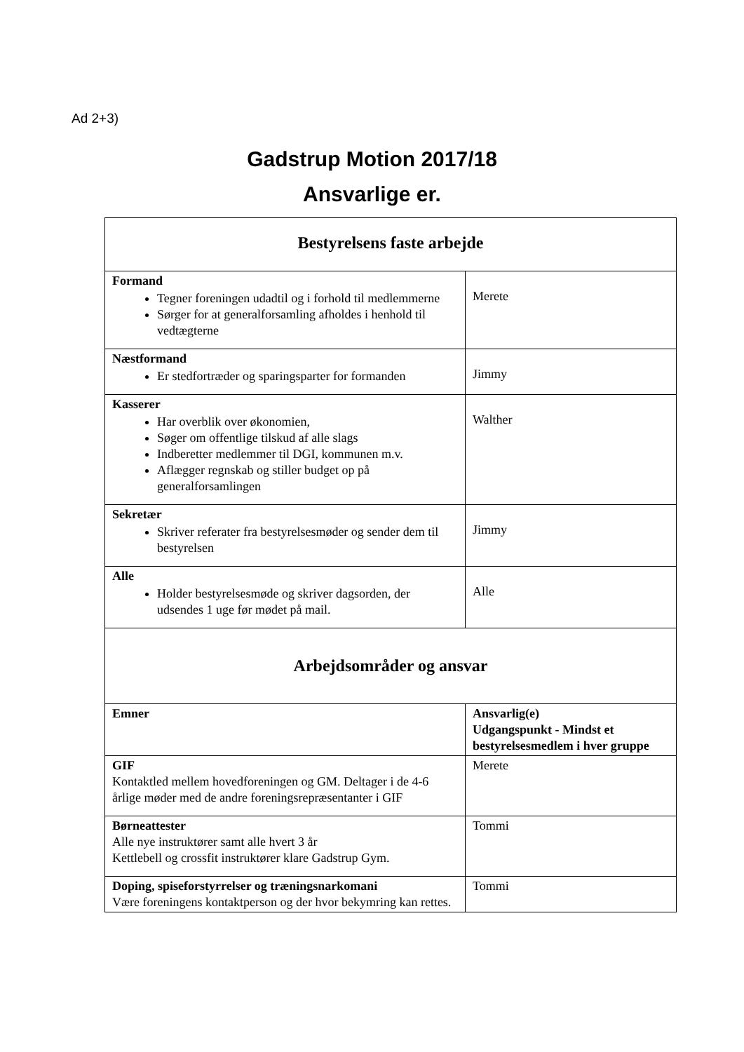Ad 2+3)
Gadstrup Motion 2017/18
Ansvarlige er.
| Bestyrelsens faste arbejde | |
| Formand Tegner foreningen udadtil og i forhold til medlemmerne Sørger for at generalforsamling afholdes i henhold til vedtægterne | Merete |
| Næstformand Er stedfortræder og sparingsparter for formanden | Jimmy |
| Kasserer Har overblik over økonomien, Søger om offentlige tilskud af alle slags Indberetter medlemmer til DGI, kommunen m.v. Aflægger regnskab og stiller budget op på generalforsamlingen | Walther |
| Sekretær Skriver referater fra bestyrelsesmøder og sender dem til bestyrelsen | Jimmy |
| Alle Holder bestyrelsesmøde og skriver dagsorden, der udsendes 1 uge før mødet på mail. | Alle |
| Arbejdsområder og ansvar | |
| Emner | Ansvarlig(e) Udgangspunkt - Mindst et bestyrelsesmedlem i hver gruppe |
| GIF Kontaktled mellem hovedforeningen og GM. Deltager i de 4-6 årlige møder med de andre foreningsrepræsentanter i GIF | Merete |
| Børneattester Alle nye instruktører samt alle hvert 3 år Kettlebell og crossfit instruktører klare Gadstrup Gym. | Tommi |
| Doping, spiseforstyrrelser og træningsnarkomani Være foreningens kontaktperson og der hvor bekymring kan rettes. | Tommi |